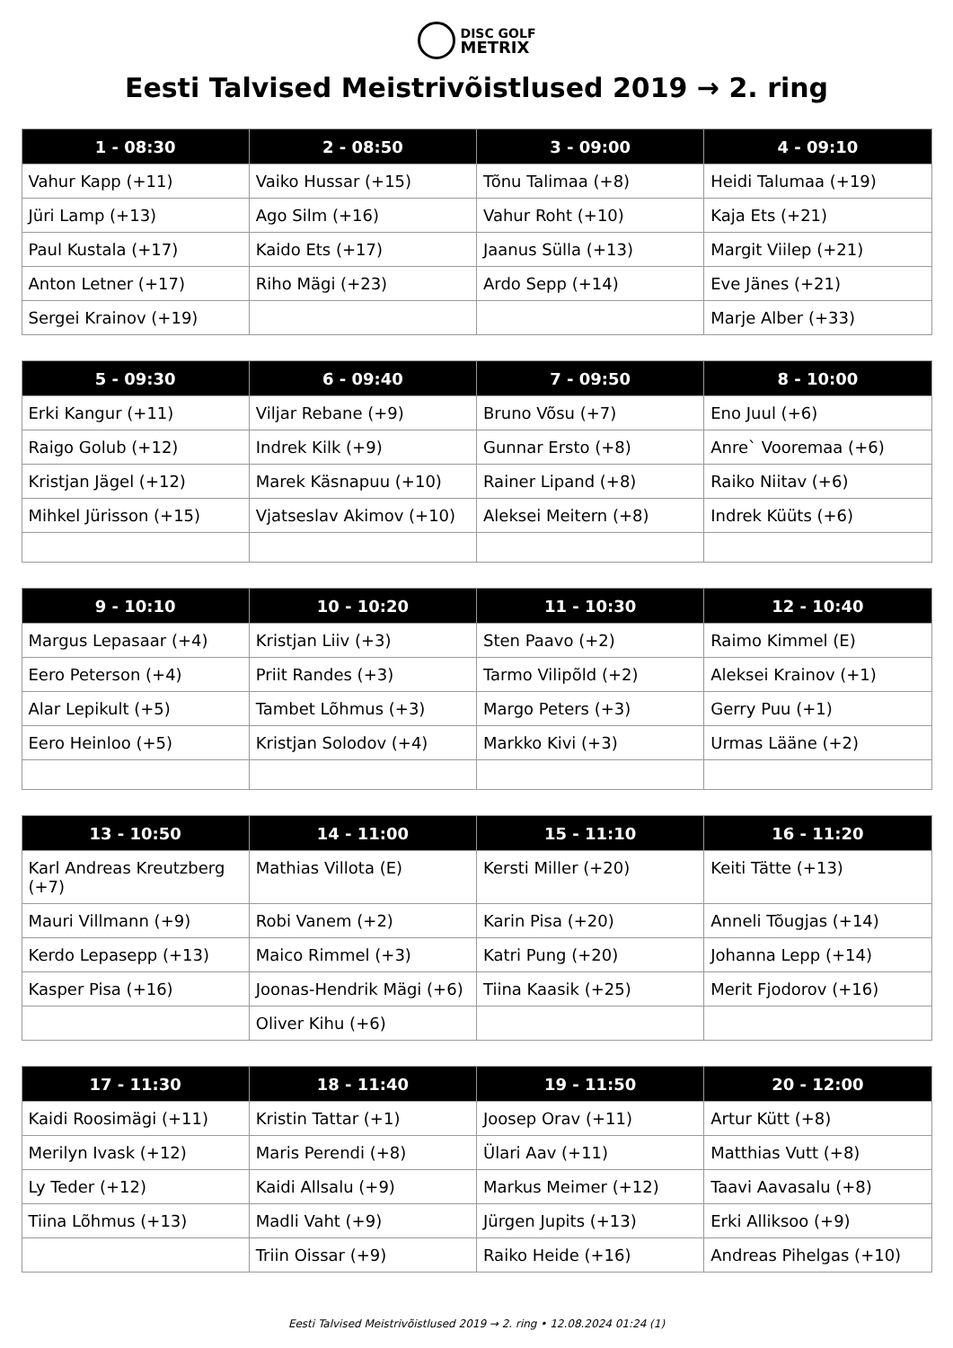DISC GOLF
METRIX
Eesti Talvised Meistrivõistlused 2019 → 2. ring
| 1 - 08:30 | 2 - 08:50 | 3 - 09:00 | 4 - 09:10 |
| --- | --- | --- | --- |
| Vahur Kapp (+11) | Vaiko Hussar (+15) | Tõnu Talimaa (+8) | Heidi Talumaa (+19) |
| Jüri Lamp (+13) | Ago Silm (+16) | Vahur Roht (+10) | Kaja Ets (+21) |
| Paul Kustala (+17) | Kaido Ets (+17) | Jaanus Sülla (+13) | Margit Viilep (+21) |
| Anton Letner (+17) | Riho Mägi (+23) | Ardo Sepp (+14) | Eve Jänes (+21) |
| Sergei Krainov (+19) | | | Marje Alber (+33) |
| 5 - 09:30 | 6 - 09:40 | 7 - 09:50 | 8 - 10:00 |
| --- | --- | --- | --- |
| Erki Kangur (+11) | Viljar Rebane (+9) | Bruno Võsu (+7) | Eno Juul (+6) |
| Raigo Golub (+12) | Indrek Kilk (+9) | Gunnar Ersto (+8) | Anre` Vooremaa (+6) |
| Kristjan Jägel (+12) | Marek Käsnapuu (+10) | Rainer Lipand (+8) | Raiko Niitav (+6) |
| Mihkel Jürisson (+15) | Vjatseslav Akimov (+10) | Aleksei Meitern (+8) | Indrek Küüts (+6) |
| 9 - 10:10 | 10 - 10:20 | 11 - 10:30 | 12 - 10:40 |
| --- | --- | --- | --- |
| Margus Lepasaar (+4) | Kristjan Liiv (+3) | Sten Paavo (+2) | Raimo Kimmel (E) |
| Eero Peterson (+4) | Priit Randes (+3) | Tarmo Vilipõld (+2) | Aleksei Krainov (+1) |
| Alar Lepikult (+5) | Tambet Lõhmus (+3) | Margo Peters (+3) | Gerry Puu (+1) |
| Eero Heinloo (+5) | Kristjan Solodov (+4) | Markko Kivi (+3) | Urmas Lääne (+2) |
| 13 - 10:50 | 14 - 11:00 | 15 - 11:10 | 16 - 11:20 |
| --- | --- | --- | --- |
| Karl Andreas Kreutzberg (+7) | Mathias Villota (E) | Kersti Miller (+20) | Keiti Tätte (+13) |
| Mauri Villmann (+9) | Robi Vanem (+2) | Karin Pisa (+20) | Anneli Tõugjas (+14) |
| Kerdo Lepasepp (+13) | Maico Rimmel (+3) | Katri Pung (+20) | Johanna Lepp (+14) |
| Kasper Pisa (+16) | Joonas-Hendrik Mägi (+6) | Tiina Kaasik (+25) | Merit Fjodorov (+16) |
| | Oliver Kihu (+6) | | |
| 17 - 11:30 | 18 - 11:40 | 19 - 11:50 | 20 - 12:00 |
| --- | --- | --- | --- |
| Kaidi Roosimägi (+11) | Kristin Tattar (+1) | Joosep Orav (+11) | Artur Kütt (+8) |
| Merilyn Ivask (+12) | Maris Perendi (+8) | Ülari Aav (+11) | Matthias Vutt (+8) |
| Ly Teder (+12) | Kaidi Allsalu (+9) | Markus Meimer (+12) | Taavi Aavasalu (+8) |
| Tiina Lõhmus (+13) | Madli Vaht (+9) | Jürgen Jupits (+13) | Erki Alliksoo (+9) |
| | Triin Oissar (+9) | Raiko Heide (+16) | Andreas Pihelgas (+10) |
Eesti Talvised Meistrivõistlused 2019 → 2. ring • 12.08.2024 01:24 (1)